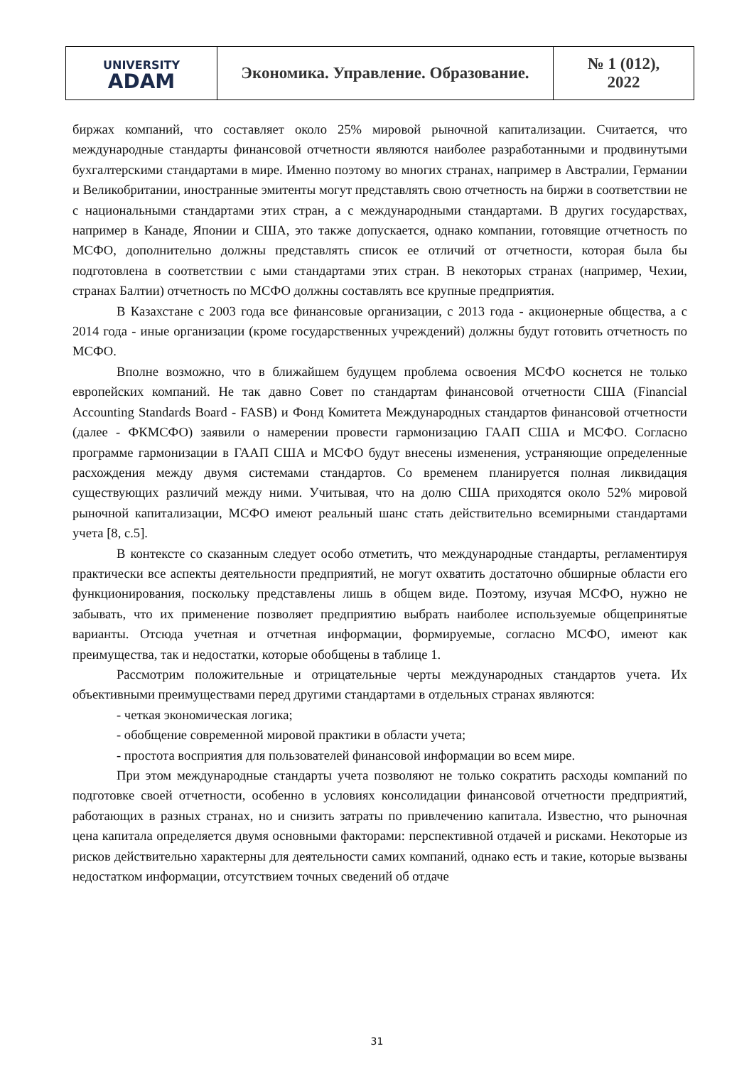| UNIVERSITY ADAM | Экономика. Управление. Образование. | № 1 (012), 2022 |
биржах компаний, что составляет около 25% мировой рыночной капитализации. Считается, что международные стандарты финансовой отчетности являются наиболее разработанными и продвинутыми бухгалтерскими стандартами в мире. Именно поэтому во многих странах, например в Австралии, Германии и Великобритании, иностранные эмитенты могут представлять свою отчетность на биржи в соответствии не с национальными стандартами этих стран, а с международными стандартами. В других государствах, например в Канаде, Японии и США, это также допускается, однако компании, готовящие отчетность по МСФО, дополнительно должны представлять список ее отличий от отчетности, которая была бы подготовлена в соответствии с ыми стандартами этих стран. В некоторых странах (например, Чехии, странах Балтии) отчетность по МСФО должны составлять все крупные предприятия.
В Казахстане с 2003 года все финансовые организации, с 2013 года - акционерные общества, а с 2014 года - иные организации (кроме государственных учреждений) должны будут готовить отчетность по МСФО.
Вполне возможно, что в ближайшем будущем проблема освоения МСФО коснется не только европейских компаний. Не так давно Совет по стандартам финансовой отчетности США (Financial Accounting Standards Board - FASB) и Фонд Комитета Международных стандартов финансовой отчетности (далее - ФКМСФО) заявили о намерении провести гармонизацию ГААП США и МСФО. Согласно программе гармонизации в ГААП США и МСФО будут внесены изменения, устраняющие определенные расхождения между двумя системами стандартов. Со временем планируется полная ликвидация существующих различий между ними. Учитывая, что на долю США приходятся около 52% мировой рыночной капитализации, МСФО имеют реальный шанс стать действительно всемирными стандартами учета [8, с.5].
В контексте со сказанным следует особо отметить, что международные стандарты, регламентируя практически все аспекты деятельности предприятий, не могут охватить достаточно обширные области его функционирования, поскольку представлены лишь в общем виде. Поэтому, изучая МСФО, нужно не забывать, что их применение позволяет предприятию выбрать наиболее используемые общепринятые варианты. Отсюда учетная и отчетная информации, формируемые, согласно МСФО, имеют как преимущества, так и недостатки, которые обобщены в таблице 1.
Рассмотрим положительные и отрицательные черты международных стандартов учета. Их объективными преимуществами перед другими стандартами в отдельных странах являются:
- четкая экономическая логика;
- обобщение современной мировой практики в области учета;
- простота восприятия для пользователей финансовой информации во всем мире.
При этом международные стандарты учета позволяют не только сократить расходы компаний по подготовке своей отчетности, особенно в условиях консолидации финансовой отчетности предприятий, работающих в разных странах, но и снизить затраты по привлечению капитала. Известно, что рыночная цена капитала определяется двумя основными факторами: перспективной отдачей и рисками. Некоторые из рисков действительно характерны для деятельности самих компаний, однако есть и такие, которые вызваны недостатком информации, отсутствием точных сведений об отдаче
31